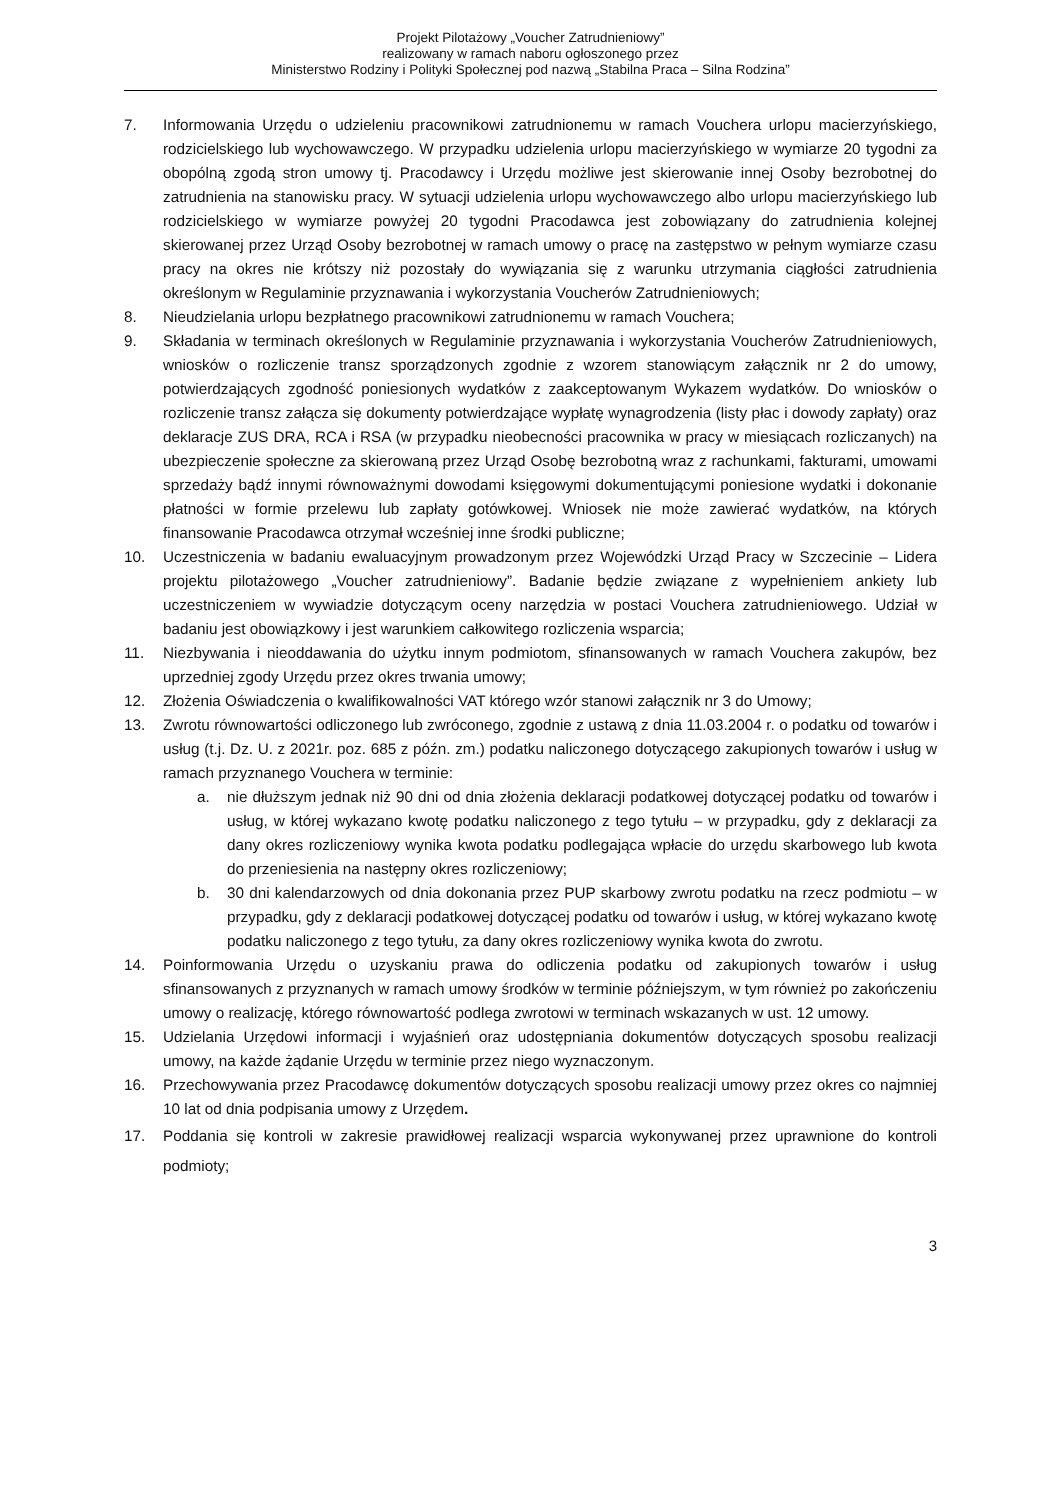Projekt Pilotażowy „Voucher Zatrudnieniowy”
realizowany w ramach naboru ogłoszonego przez
Ministerstwo Rodziny i Polityki Społecznej pod nazwą „Stabilna Praca – Silna Rodzina”
7. Informowania Urzędu o udzieleniu pracownikowi zatrudnionemu w ramach Vouchera urlopu macierzyńskiego, rodzicielskiego lub wychowawczego. W przypadku udzielenia urlopu macierzyńskiego w wymiarze 20 tygodni za obopólną zgodą stron umowy tj. Pracodawcy i Urzędu możliwe jest skierowanie innej Osoby bezrobotnej do zatrudnienia na stanowisku pracy. W sytuacji udzielenia urlopu wychowawczego albo urlopu macierzyńskiego lub rodzicielskiego w wymiarze powyżej 20 tygodni Pracodawca jest zobowiązany do zatrudnienia kolejnej skierowanej przez Urząd Osoby bezrobotnej w ramach umowy o pracę na zastępstwo w pełnym wymiarze czasu pracy na okres nie krótszy niż pozostały do wywiązania się z warunku utrzymania ciągłości zatrudnienia określonym w Regulaminie przyznawania i wykorzystania Voucherów Zatrudnieniowych;
8. Nieudzielania urlopu bezpłatnego pracownikowi zatrudnionemu w ramach Vouchera;
9. Składania w terminach określonych w Regulaminie przyznawania i wykorzystania Voucherów Zatrudnieniowych, wniosków o rozliczenie transz sporządzonych zgodnie z wzorem stanowiącym załącznik nr 2 do umowy, potwierdzających zgodność poniesionych wydatków z zaakceptowanym Wykazem wydatków. Do wniosków o rozliczenie transz załącza się dokumenty potwierdzające wypłatę wynagrodzenia (listy płac i dowody zapłaty) oraz deklaracje ZUS DRA, RCA i RSA (w przypadku nieobecności pracownika w pracy w miesiącach rozliczanych) na ubezpieczenie społeczne za skierowaną przez Urząd Osobę bezrobotną wraz z rachunkami, fakturami, umowami sprzedaży bądź innymi równoważnymi dowodami księgowymi dokumentującymi poniesione wydatki i dokonanie płatności w formie przelewu lub zapłaty gotówkowej. Wniosek nie może zawierać wydatków, na których finansowanie Pracodawca otrzymał wcześniej inne środki publiczne;
10. Uczestniczenia w badaniu ewaluacyjnym prowadzonym przez Wojewódzki Urząd Pracy w Szczecinie – Lidera projektu pilotażowego „Voucher zatrudnieniowy”. Badanie będzie związane z wypełnieniem ankiety lub uczestniczeniem w wywiadzie dotyczącym oceny narzędzia w postaci Vouchera zatrudnieniowego. Udział w badaniu jest obowiązkowy i jest warunkiem całkowitego rozliczenia wsparcia;
11. Niezbywania i nieoddawania do użytku innym podmiotom, sfinansowanych w ramach Vouchera zakupów, bez uprzedniej zgody Urzędu przez okres trwania umowy;
12. Złożenia Oświadczenia o kwalifikowalności VAT którego wzór stanowi załącznik nr 3 do Umowy;
13. Zwrotu równowartości odliczonego lub zwróconego, zgodnie z ustawą z dnia 11.03.2004 r. o podatku od towarów i usług (t.j. Dz. U. z 2021r. poz. 685 z późn. zm.) podatku naliczonego dotyczącego zakupionych towarów i usług w ramach przyznanego Vouchera w terminie:
a. nie dłuższym jednak niż 90 dni od dnia złożenia deklaracji podatkowej dotyczącej podatku od towarów i usług, w której wykazano kwotę podatku naliczonego z tego tytułu – w przypadku, gdy z deklaracji za dany okres rozliczeniowy wynika kwota podatku podlegająca wpłacie do urzędu skarbowego lub kwota do przeniesienia na następny okres rozliczeniowy;
b. 30 dni kalendarzowych od dnia dokonania przez PUP skarbowy zwrotu podatku na rzecz podmiotu – w przypadku, gdy z deklaracji podatkowej dotyczącej podatku od towarów i usług, w której wykazano kwotę podatku naliczonego z tego tytułu, za dany okres rozliczeniowy wynika kwota do zwrotu.
14. Poinformowania Urzędu o uzyskaniu prawa do odliczenia podatku od zakupionych towarów i usług sfinansowanych z przyznanych w ramach umowy środków w terminie późniejszym, w tym również po zakończeniu umowy o realizację, którego równowartość podlega zwrotowi w terminach wskazanych w ust. 12 umowy.
15. Udzielania Urzędowi informacji i wyjaśnień oraz udostępniania dokumentów dotyczących sposobu realizacji umowy, na każde żądanie Urzędu w terminie przez niego wyznaczonym.
16. Przechowywania przez Pracodawcę dokumentów dotyczących sposobu realizacji umowy przez okres co najmniej 10 lat od dnia podpisania umowy z Urzędem.
17. Poddania się kontroli w zakresie prawidłowej realizacji wsparcia wykonywanej przez uprawnione do kontroli podmioty;
3